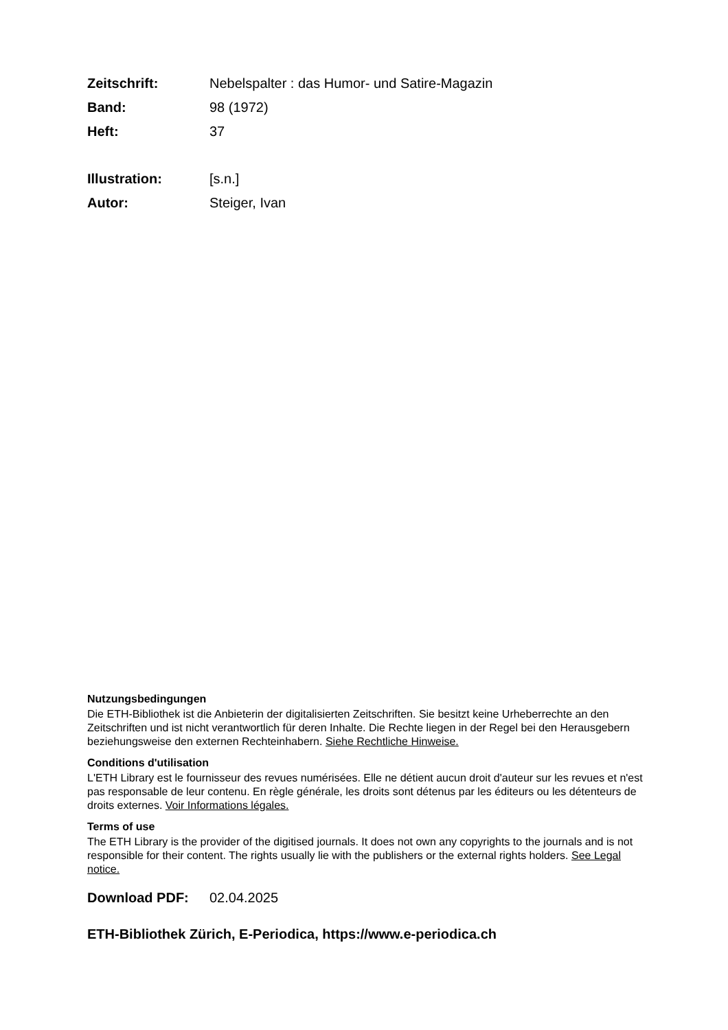Zeitschrift: Nebelspalter : das Humor- und Satire-Magazin
Band: 98 (1972)
Heft: 37
Illustration: [s.n.]
Autor: Steiger, Ivan
Nutzungsbedingungen
Die ETH-Bibliothek ist die Anbieterin der digitalisierten Zeitschriften. Sie besitzt keine Urheberrechte an den Zeitschriften und ist nicht verantwortlich für deren Inhalte. Die Rechte liegen in der Regel bei den Herausgebern beziehungsweise den externen Rechteinhabern. Siehe Rechtliche Hinweise.
Conditions d'utilisation
L'ETH Library est le fournisseur des revues numérisées. Elle ne détient aucun droit d'auteur sur les revues et n'est pas responsable de leur contenu. En règle générale, les droits sont détenus par les éditeurs ou les détenteurs de droits externes. Voir Informations légales.
Terms of use
The ETH Library is the provider of the digitised journals. It does not own any copyrights to the journals and is not responsible for their content. The rights usually lie with the publishers or the external rights holders. See Legal notice.
Download PDF: 02.04.2025
ETH-Bibliothek Zürich, E-Periodica, https://www.e-periodica.ch